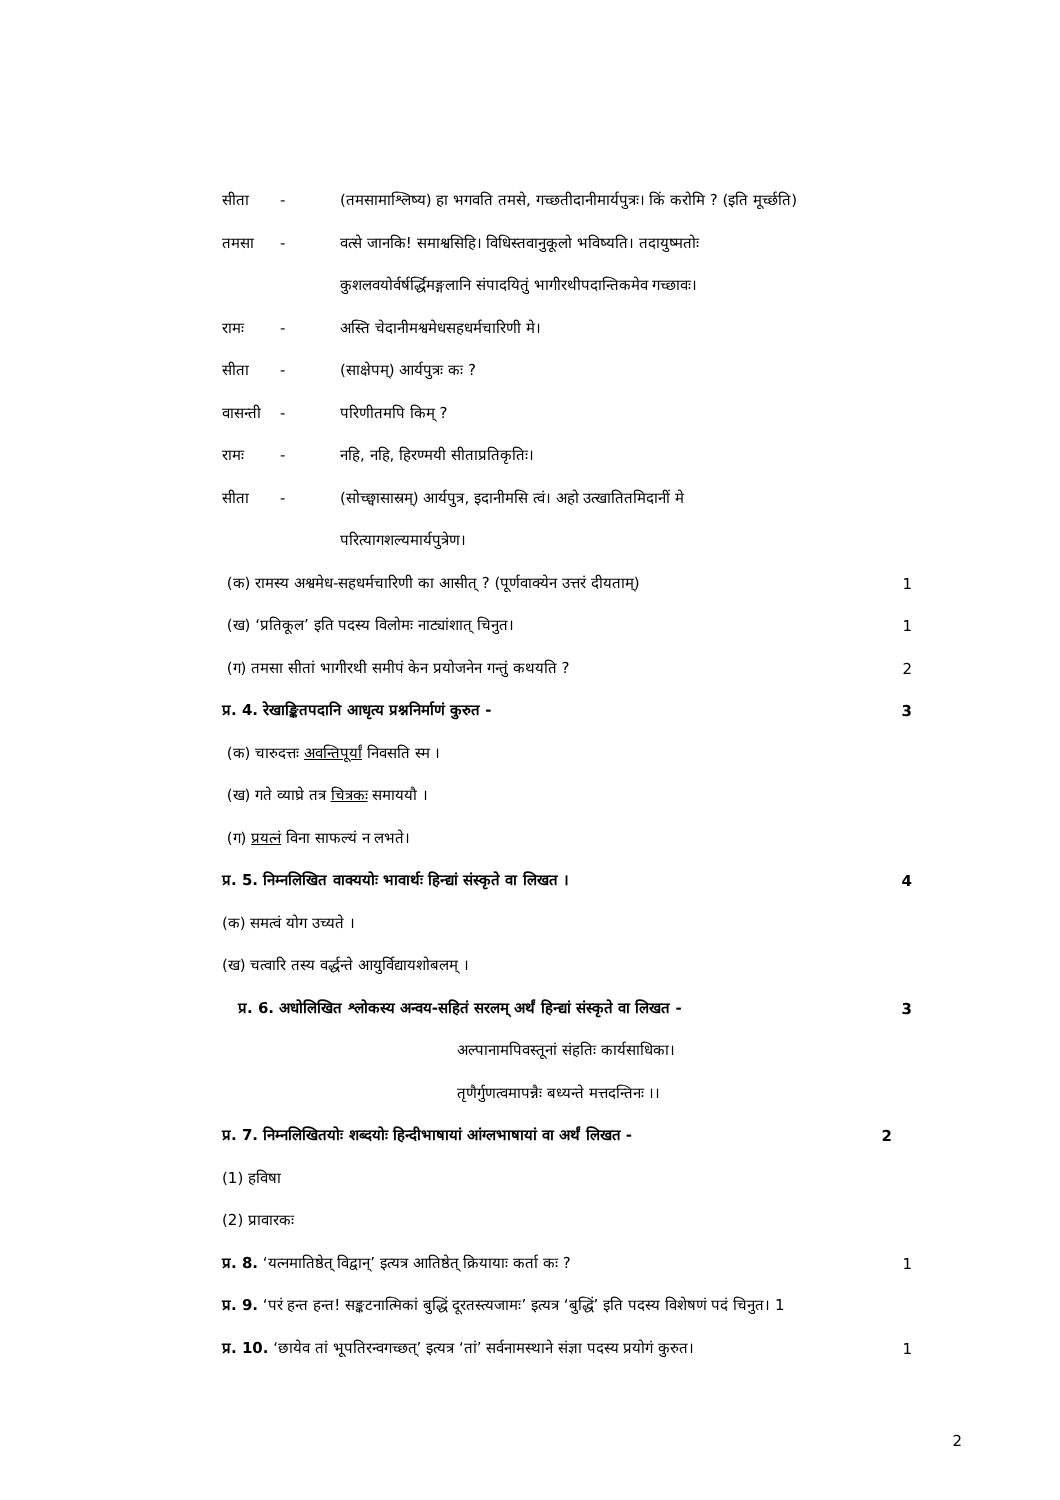सीता -
(तमसामाश्लिष्य) हा भगवति तमसे, गच्छतीदानीमार्यपुत्रः। किं करोमि ? (इति मूर्च्छति)
तमसा -
वत्से जानकि! समाश्वसिहि। विधिस्तवानुकूलो भविष्यति। तदायुष्मतोः
कुशलवयोर्वर्षर्द्धिमङ्गलानि संपादयितुं भागीरथीपदान्तिकमेव गच्छावः।
रामः -
अस्ति चेदानीमश्वमेधसहधर्मचारिणी मे।
सीता - (साक्षेपम्) आर्यपुत्रः कः ?
वासन्ती - परिणीतमपि किम् ?
रामः -
नहि, नहि, हिरण्मयी सीताप्रतिकृतिः।
सीता -
(सोच्छ्वासास्रम्) आर्यपुत्र, इदानीमसि त्वं। अहो उत्खातितमिदानीं मे
परित्यागशल्यमार्यपुत्रेण।
(क) रामस्य अश्वमेध-सहधर्मचारिणी का आसीत् ? (पूर्णवाक्येन उत्तरं दीयताम्)
1
(ख) ‘प्रतिकूल’ इति पदस्य विलोमः नाट्यांशात् चिनुत।
1
(ग) तमसा सीतां भागीरथी समीपं केन प्रयोजनेन गन्तुं कथयति ?
2
प्र. 4. रेखाङ्कितपदानि आधृत्य प्रश्ननिर्माणं कुरुत -
3
(क) चारुदत्तः अवन्तिपूर्यां निवसति स्म ।
(ख) गते व्याघ्रे तत्र चित्रकः समाययौ ।
(ग) प्रयत्नं विना साफल्यं न लभते।
प्र. 5. निम्नलिखित वाक्ययोः भावार्थः हिन्द्यां संस्कृते वा लिखत ।
4
(क) समत्वं योग उच्यते ।
(ख) चत्वारि तस्य वर्द्धन्ते आयुर्विद्यायशोबलम् ।
प्र. 6. अधोलिखित श्लोकस्य अन्वय-सहितं सरलम् अर्थं हिन्द्यां संस्कृते वा लिखत -
3
अल्पानामपिवस्तूनां संहतिः कार्यसाधिका।
तृणैर्गुणत्वमापन्नैः बध्यन्ते मत्तदन्तिनः ।।
प्र. 7. निम्नलिखितयोः शब्दयोः हिन्दीभाषायां आंग्लभाषायां वा अर्थं लिखत -
2
(1) हविषा
(2) प्रावारकः
प्र. 8. ‘यत्नमातिष्ठेत् विद्वान्’ इत्यत्र आतिष्ठेत् क्रियायाः कर्ता कः ?
1
प्र. 9. ‘परं हन्त हन्त! सङ्कटनात्मिकां बुद्धिं दूरतस्त्यजामः’ इत्यत्र ‘बुद्धिं’ इति पदस्य विशेषणं पदं चिनुत। 1
प्र. 10. ‘छायेव तां भूपतिरन्वगच्छत्’ इत्यत्र ‘तां’ सर्वनामस्थाने संज्ञा पदस्य प्रयोगं कुरुत।
1
2